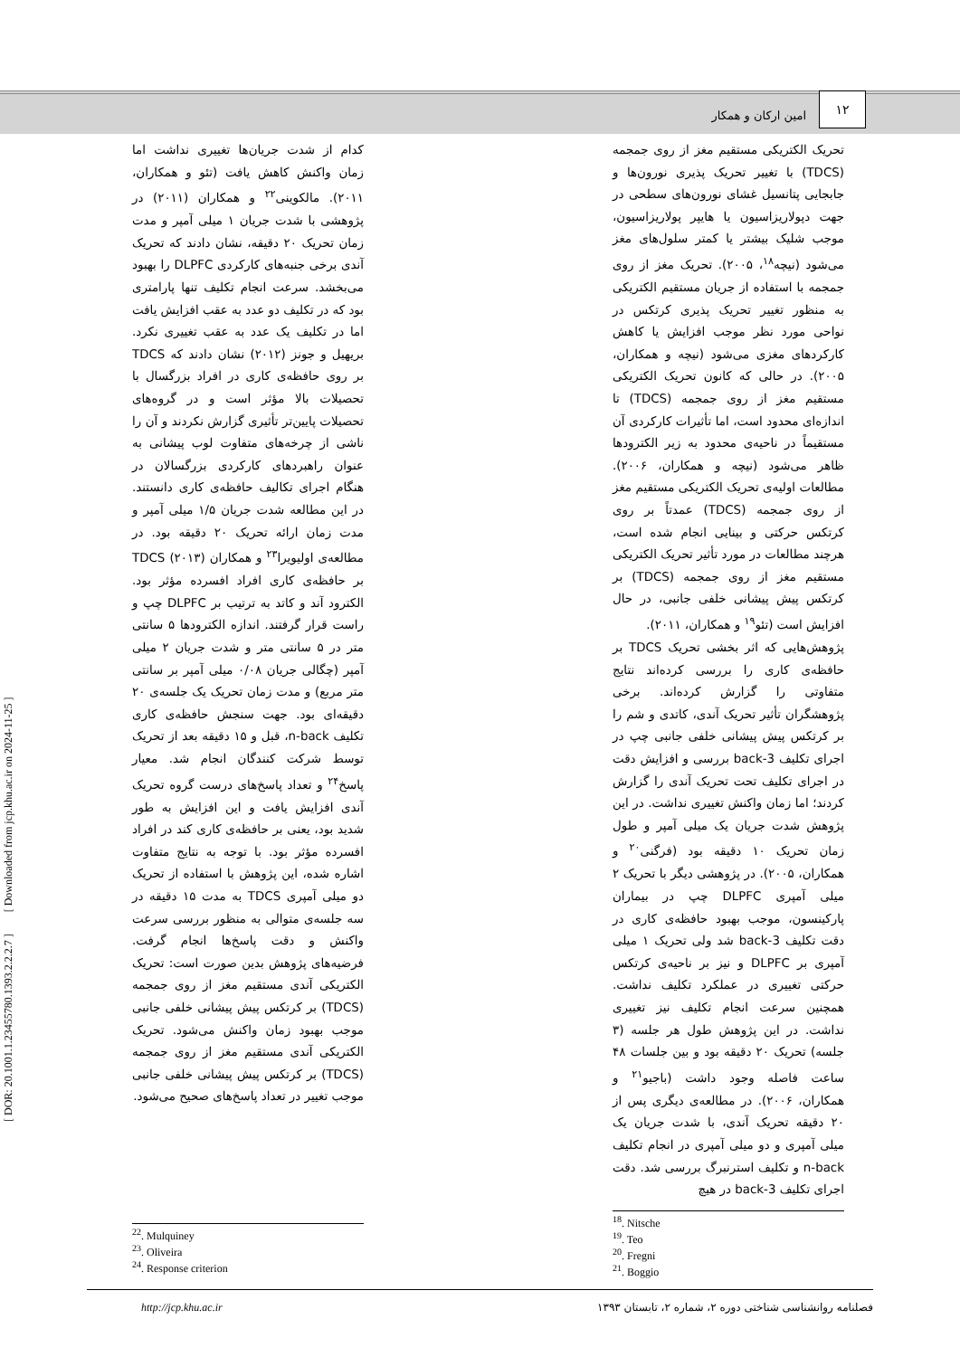۱۲
امین ارکان و همکار
تحریک الکتریکی مستقیم مغز از روی جمجمه (TDCS) با تغییر تحریک پذیری نورون‌ها و جابجایی پتانسیل غشای نورون‌های سطحی در جهت دپولاریزاسیون یا هایپر پولاریزاسیون، موجب شلیک بیشتر یا کمتر سلول‌های مغز می‌شود (نیچه<sup>۱۸</sup>، ۲۰۰۵). تحریک مغز از روی جمجمه با استفاده از جریان مستقیم الکتریکی به منظور تغییر تحریک پذیری کرتکس در نواحی مورد نظر موجب افزایش یا کاهش کارکردهای مغزی می‌شود (نیچه و همکاران، ۲۰۰۵). در حالی که کانون تحریک الکتریکی مستقیم مغز از روی جمجمه (TDCS) تا اندازه‌ای محدود است، اما تأثیرات کارکردی آن مستقیماً در ناحیه‌ی محدود به زیر الکترودها ظاهر می‌شود (نیچه و همکاران، ۲۰۰۶). مطالعات اولیه‌ی تحریک الکتریکی مستقیم مغز از روی جمجمه (TDCS) عمدتاً بر روی کرتکس حرکتی و بینایی انجام شده است، هرچند مطالعات در مورد تأثیر تحریک الکتریکی مستقیم مغز از روی جمجمه (TDCS) بر کرتکس پیش پیشانی خلفی جانبی، در حال افزایش است (تئو<sup>۱۹</sup> و همکاران، ۲۰۱۱).
پژوهش‌هایی که اثر بخشی تحریک TDCS بر حافظه‌ی کاری را بررسی کرده‌اند نتایج متفاوتی را گزارش کرده‌اند. برخی پژوهشگران تأثیر تحریک آندی، کاتدی و شم را بر کرتکس پیش پیشانی خلفی جانبی چپ در اجرای تکلیف 3-back بررسی و افزایش دقت در اجرای تکلیف تحت تحریک آندی را گزارش کردند؛ اما زمان واکنش تغییری نداشت. در این پژوهش شدت جریان یک میلی آمپر و طول زمان تحریک ۱۰ دقیقه بود (فرگنی<sup>۲۰</sup> و همکاران، ۲۰۰۵). در پژوهشی دیگر با تحریک ۲ میلی آمپری DLPFC چپ در بیماران پارکینسون، موجب بهبود حافظه‌ی کاری در دقت تکلیف 3-back شد ولی تحریک ۱ میلی آمپری بر DLPFC و نیز بر ناحیه‌ی کرتکس حرکتی تغییری در عملکرد تکلیف نداشت. همچنین سرعت انجام تکلیف نیز تغییری نداشت. در این پژوهش طول هر جلسه (۳ جلسه) تحریک ۲۰ دقیقه بود و بین جلسات ۴۸ ساعت فاصله وجود داشت (باجیو<sup>۲۱</sup> و همکاران، ۲۰۰۶). در مطالعه‌ی دیگری پس از ۲۰ دقیقه تحریک آندی، با شدت جریان یک میلی آمپری و دو میلی آمپری در انجام تکلیف n-back و تکلیف استرنبرگ بررسی شد. دقت اجرای تکلیف 3-back در هیچ
کدام از شدت جریان‌ها تغییری نداشت اما زمان واکنش کاهش یافت (تئو و همکاران، ۲۰۱۱). مالکوینی<sup>۲۲</sup> و همکاران (۲۰۱۱) در پژوهشی با شدت جریان ۱ میلی آمپر و مدت زمان تحریک ۲۰ دقیقه، نشان دادند که تحریک آندی برخی جنبه‌های کارکردی DLPFC را بهبود می‌بخشد. سرعت انجام تکلیف تنها پارامتری بود که در تکلیف دو عدد به عقب افزایش یافت اما در تکلیف یک عدد به عقب تغییری نکرد. بریهیل و جونز (۲۰۱۲) نشان دادند که TDCS بر روی حافظه‌ی کاری در افراد بزرگسال با تحصیلات بالا مؤثر است و در گروه‌های تحصیلات پایین‌تر تأثیری گزارش نکردند و آن را ناشی از چرخه‌های متفاوت لوب پیشانی به عنوان راهبردهای کارکردی بزرگسالان در هنگام اجرای تکالیف حافظه‌ی کاری دانستند. در این مطالعه شدت جریان ۱/۵ میلی آمپر و مدت زمان ارائه تحریک ۲۰ دقیقه بود. در مطالعه‌ی اولیویرا<sup>۲۳</sup> و همکاران (۲۰۱۳) TDCS بر حافظه‌ی کاری افراد افسرده مؤثر بود. الکترود آند و کاتد به ترتیب بر DLPFC چپ و راست قرار گرفتند. اندازه الکترودها ۵ سانتی متر در ۵ سانتی متر و شدت جریان ۲ میلی آمپر (چگالی جریان ۰/۰۸ میلی آمپر بر سانتی متر مربع) و مدت زمان تحریک یک جلسه‌ی ۲۰ دقیقه‌ای بود. جهت سنجش حافظه‌ی کاری تکلیف n-back، قبل و ۱۵ دقیقه بعد از تحریک توسط شرکت کنندگان انجام شد. معیار پاسخ<sup>۲۴</sup> و تعداد پاسخ‌های درست گروه تحریک آندی افزایش یافت و این افزایش به طور شدید بود، یعنی بر حافظه‌ی کاری کند در افراد افسرده مؤثر بود. با توجه به نتایج متفاوت اشاره شده، این پژوهش با استفاده از تحریک دو میلی آمپری TDCS به مدت ۱۵ دقیقه در سه جلسه‌ی متوالی به منظور بررسی سرعت واکنش و دقت پاسخ‌ها انجام گرفت. فرضیه‌های پژوهش بدین صورت است: تحریک الکتریکی آندی مستقیم مغز از روی جمجمه (TDCS) بر کرتکس پیش پیشانی خلفی جانبی موجب بهبود زمان واکنش می‌شود. تحریک الکتریکی آندی مستقیم مغز از روی جمجمه (TDCS) بر کرتکس پیش پیشانی خلفی جانبی موجب تغییر در تعداد پاسخ‌های صحیح می‌شود.
<sup>18</sup>. Nitsche
<sup>19</sup>. Teo
<sup>20</sup>. Fregni
<sup>21</sup>. Boggio
<sup>22</sup>. Mulquiney
<sup>23</sup>. Oliveira
<sup>24</sup>. Response criterion
http://jcp.khu.ac.ir فصلنامه روانشناسی شناختی دوره ۲، شماره ۲، تابستان ۱۳۹۳
[ DOR: 20.1001.1.23455780.1393.2.2.2.7 ] [ Downloaded from jcp.khu.ac.ir on 2024-11-25 ]